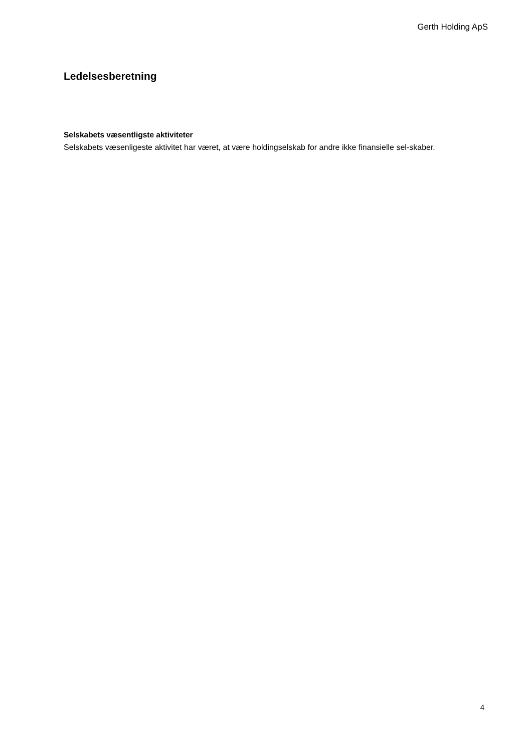Gerth Holding ApS
Ledelsesberetning
Selskabets væsentligste aktiviteter
Selskabets væsenligeste aktivitet har været, at være holdingselskab for andre ikke finansielle sel-skaber.
4